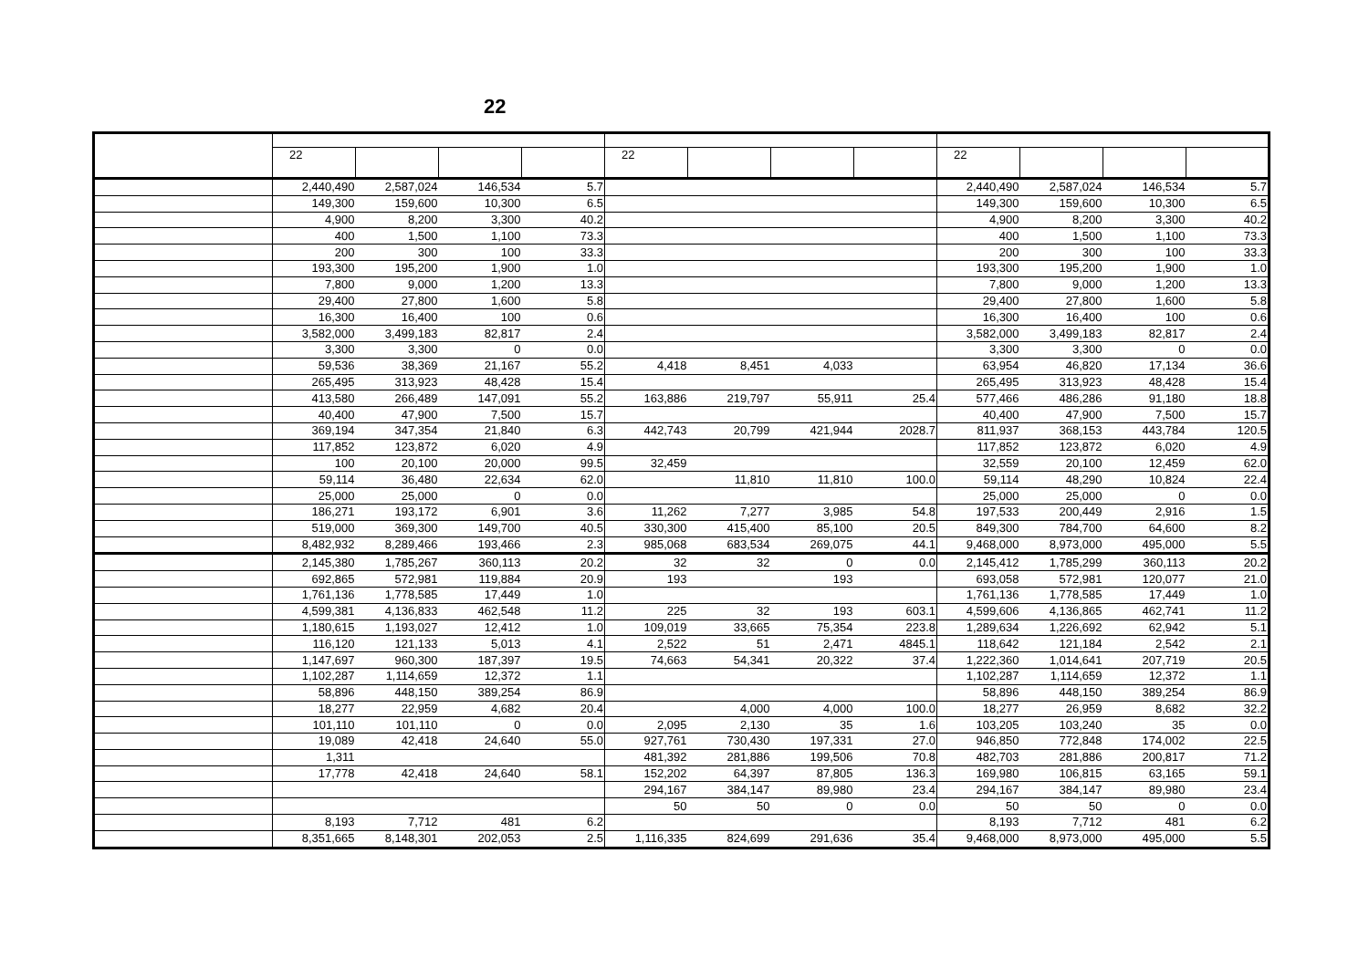22
| | 22 | | | | 22 | | | | 22 | | | |
| --- | --- | --- | --- | --- | --- | --- | --- | --- | --- | --- | --- | --- |
| | 2,440,490 | 2,587,024 | 146,534 | 5.7 | | | | | 2,440,490 | 2,587,024 | 146,534 | 5.7 |
| | 149,300 | 159,600 | 10,300 | 6.5 | | | | | 149,300 | 159,600 | 10,300 | 6.5 |
| | 4,900 | 8,200 | 3,300 | 40.2 | | | | | 4,900 | 8,200 | 3,300 | 40.2 |
| | 400 | 1,500 | 1,100 | 73.3 | | | | | 400 | 1,500 | 1,100 | 73.3 |
| | 200 | 300 | 100 | 33.3 | | | | | 200 | 300 | 100 | 33.3 |
| | 193,300 | 195,200 | 1,900 | 1.0 | | | | | 193,300 | 195,200 | 1,900 | 1.0 |
| | 7,800 | 9,000 | 1,200 | 13.3 | | | | | 7,800 | 9,000 | 1,200 | 13.3 |
| | 29,400 | 27,800 | 1,600 | 5.8 | | | | | 29,400 | 27,800 | 1,600 | 5.8 |
| | 16,300 | 16,400 | 100 | 0.6 | | | | | 16,300 | 16,400 | 100 | 0.6 |
| | 3,582,000 | 3,499,183 | 82,817 | 2.4 | | | | | 3,582,000 | 3,499,183 | 82,817 | 2.4 |
| | 3,300 | 3,300 | 0 | 0.0 | | | | | 3,300 | 3,300 | 0 | 0.0 |
| | 59,536 | 38,369 | 21,167 | 55.2 | 4,418 | 8,451 | 4,033 | | 63,954 | 46,820 | 17,134 | 36.6 |
| | 265,495 | 313,923 | 48,428 | 15.4 | | | | | 265,495 | 313,923 | 48,428 | 15.4 |
| | 413,580 | 266,489 | 147,091 | 55.2 | 163,886 | 219,797 | 55,911 | 25.4 | 577,466 | 486,286 | 91,180 | 18.8 |
| | 40,400 | 47,900 | 7,500 | 15.7 | | | | | 40,400 | 47,900 | 7,500 | 15.7 |
| | 369,194 | 347,354 | 21,840 | 6.3 | 442,743 | 20,799 | 421,944 | 2028.7 | 811,937 | 368,153 | 443,784 | 120.5 |
| | 117,852 | 123,872 | 6,020 | 4.9 | | | | | 117,852 | 123,872 | 6,020 | 4.9 |
| | 100 | 20,100 | 20,000 | 99.5 | 32,459 | | | | 32,559 | 20,100 | 12,459 | 62.0 |
| | 59,114 | 36,480 | 22,634 | 62.0 | | 11,810 | 11,810 | 100.0 | 59,114 | 48,290 | 10,824 | 22.4 |
| | 25,000 | 25,000 | 0 | 0.0 | | | | | 25,000 | 25,000 | 0 | 0.0 |
| | 186,271 | 193,172 | 6,901 | 3.6 | 11,262 | 7,277 | 3,985 | 54.8 | 197,533 | 200,449 | 2,916 | 1.5 |
| | 519,000 | 369,300 | 149,700 | 40.5 | 330,300 | 415,400 | 85,100 | 20.5 | 849,300 | 784,700 | 64,600 | 8.2 |
| | 8,482,932 | 8,289,466 | 193,466 | 2.3 | 985,068 | 683,534 | 269,075 | 44.1 | 9,468,000 | 8,973,000 | 495,000 | 5.5 |
| | 2,145,380 | 1,785,267 | 360,113 | 20.2 | 32 | 32 | 0 | 0.0 | 2,145,412 | 1,785,299 | 360,113 | 20.2 |
| | 692,865 | 572,981 | 119,884 | 20.9 | 193 | | 193 | | 693,058 | 572,981 | 120,077 | 21.0 |
| | 1,761,136 | 1,778,585 | 17,449 | 1.0 | | | | | 1,761,136 | 1,778,585 | 17,449 | 1.0 |
| | 4,599,381 | 4,136,833 | 462,548 | 11.2 | 225 | 32 | 193 | 603.1 | 4,599,606 | 4,136,865 | 462,741 | 11.2 |
| | 1,180,615 | 1,193,027 | 12,412 | 1.0 | 109,019 | 33,665 | 75,354 | 223.8 | 1,289,634 | 1,226,692 | 62,942 | 5.1 |
| | 116,120 | 121,133 | 5,013 | 4.1 | 2,522 | 51 | 2,471 | 4845.1 | 118,642 | 121,184 | 2,542 | 2.1 |
| | 1,147,697 | 960,300 | 187,397 | 19.5 | 74,663 | 54,341 | 20,322 | 37.4 | 1,222,360 | 1,014,641 | 207,719 | 20.5 |
| | 1,102,287 | 1,114,659 | 12,372 | 1.1 | | | | | 1,102,287 | 1,114,659 | 12,372 | 1.1 |
| | 58,896 | 448,150 | 389,254 | 86.9 | | | | | 58,896 | 448,150 | 389,254 | 86.9 |
| | 18,277 | 22,959 | 4,682 | 20.4 | | 4,000 | 4,000 | 100.0 | 18,277 | 26,959 | 8,682 | 32.2 |
| | 101,110 | 101,110 | 0 | 0.0 | 2,095 | 2,130 | 35 | 1.6 | 103,205 | 103,240 | 35 | 0.0 |
| | 19,089 | 42,418 | 24,640 | 55.0 | 927,761 | 730,430 | 197,331 | 27.0 | 946,850 | 772,848 | 174,002 | 22.5 |
| | 1,311 | | | | 481,392 | 281,886 | 199,506 | 70.8 | 482,703 | 281,886 | 200,817 | 71.2 |
| | 17,778 | 42,418 | 24,640 | 58.1 | 152,202 | 64,397 | 87,805 | 136.3 | 169,980 | 106,815 | 63,165 | 59.1 |
| | | | | | 294,167 | 384,147 | 89,980 | 23.4 | 294,167 | 384,147 | 89,980 | 23.4 |
| | | | | | 50 | 50 | 0 | 0.0 | 50 | 50 | 0 | 0.0 |
| | 8,193 | 7,712 | 481 | 6.2 | | | | | 8,193 | 7,712 | 481 | 6.2 |
| | 8,351,665 | 8,148,301 | 202,053 | 2.5 | 1,116,335 | 824,699 | 291,636 | 35.4 | 9,468,000 | 8,973,000 | 495,000 | 5.5 |